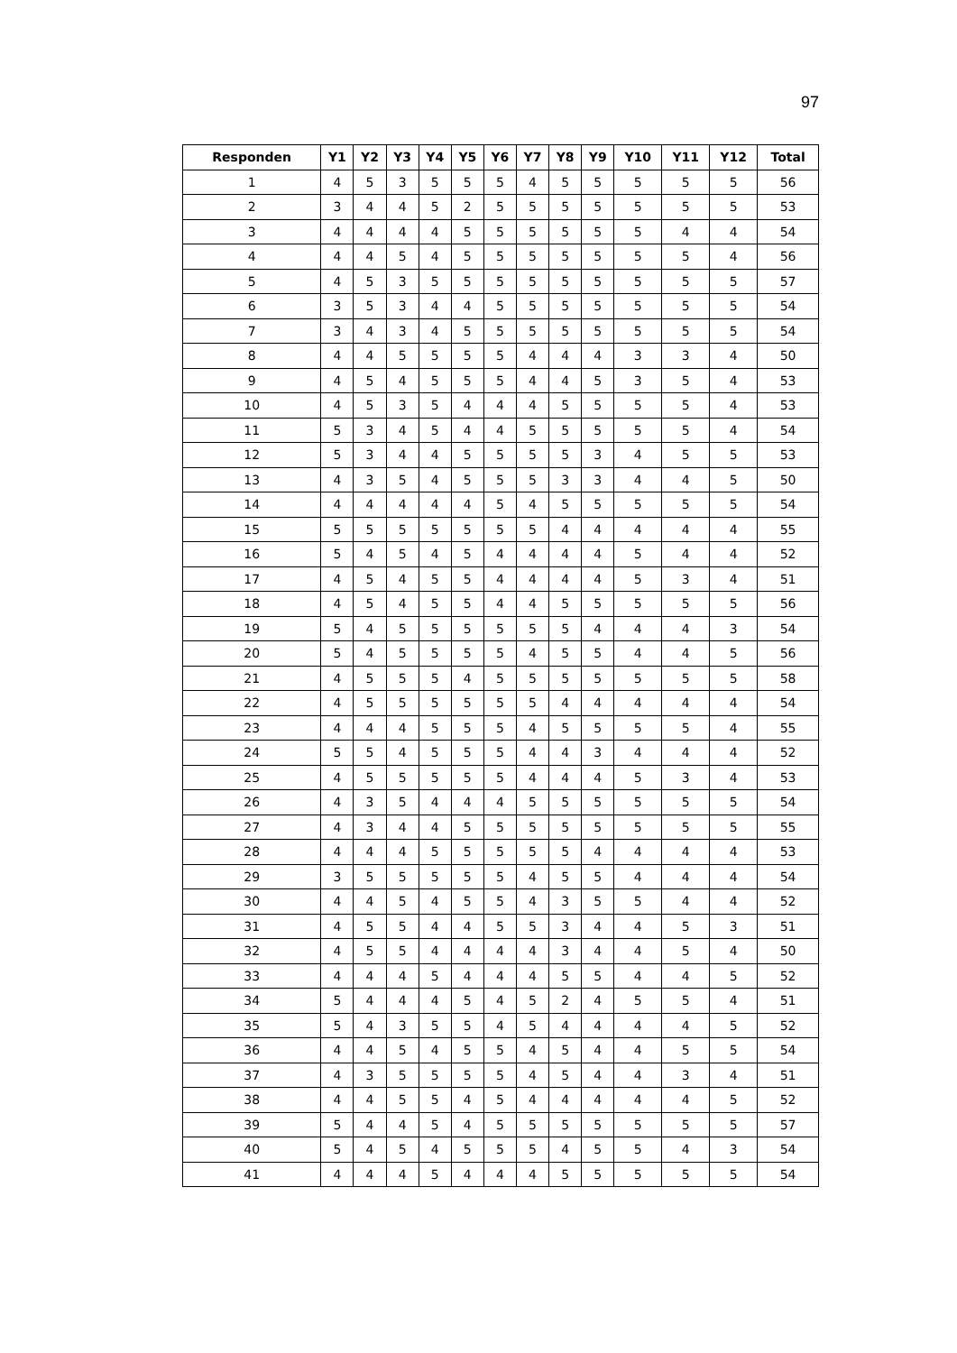97
| Responden | Y1 | Y2 | Y3 | Y4 | Y5 | Y6 | Y7 | Y8 | Y9 | Y10 | Y11 | Y12 | Total |
| --- | --- | --- | --- | --- | --- | --- | --- | --- | --- | --- | --- | --- | --- |
| 1 | 4 | 5 | 3 | 5 | 5 | 5 | 4 | 5 | 5 | 5 | 5 | 5 | 56 |
| 2 | 3 | 4 | 4 | 5 | 2 | 5 | 5 | 5 | 5 | 5 | 5 | 5 | 53 |
| 3 | 4 | 4 | 4 | 4 | 5 | 5 | 5 | 5 | 5 | 5 | 4 | 4 | 54 |
| 4 | 4 | 4 | 5 | 4 | 5 | 5 | 5 | 5 | 5 | 5 | 5 | 4 | 56 |
| 5 | 4 | 5 | 3 | 5 | 5 | 5 | 5 | 5 | 5 | 5 | 5 | 5 | 57 |
| 6 | 3 | 5 | 3 | 4 | 4 | 5 | 5 | 5 | 5 | 5 | 5 | 5 | 54 |
| 7 | 3 | 4 | 3 | 4 | 5 | 5 | 5 | 5 | 5 | 5 | 5 | 5 | 54 |
| 8 | 4 | 4 | 5 | 5 | 5 | 5 | 4 | 4 | 4 | 3 | 3 | 4 | 50 |
| 9 | 4 | 5 | 4 | 5 | 5 | 5 | 4 | 4 | 5 | 3 | 5 | 4 | 53 |
| 10 | 4 | 5 | 3 | 5 | 4 | 4 | 4 | 5 | 5 | 5 | 5 | 4 | 53 |
| 11 | 5 | 3 | 4 | 5 | 4 | 4 | 5 | 5 | 5 | 5 | 5 | 4 | 54 |
| 12 | 5 | 3 | 4 | 4 | 5 | 5 | 5 | 5 | 3 | 4 | 5 | 5 | 53 |
| 13 | 4 | 3 | 5 | 4 | 5 | 5 | 5 | 3 | 3 | 4 | 4 | 5 | 50 |
| 14 | 4 | 4 | 4 | 4 | 4 | 5 | 4 | 5 | 5 | 5 | 5 | 5 | 54 |
| 15 | 5 | 5 | 5 | 5 | 5 | 5 | 5 | 4 | 4 | 4 | 4 | 4 | 55 |
| 16 | 5 | 4 | 5 | 4 | 5 | 4 | 4 | 4 | 4 | 5 | 4 | 4 | 52 |
| 17 | 4 | 5 | 4 | 5 | 5 | 4 | 4 | 4 | 4 | 5 | 3 | 4 | 51 |
| 18 | 4 | 5 | 4 | 5 | 5 | 4 | 4 | 5 | 5 | 5 | 5 | 5 | 56 |
| 19 | 5 | 4 | 5 | 5 | 5 | 5 | 5 | 5 | 4 | 4 | 4 | 3 | 54 |
| 20 | 5 | 4 | 5 | 5 | 5 | 5 | 4 | 5 | 5 | 4 | 4 | 5 | 56 |
| 21 | 4 | 5 | 5 | 5 | 4 | 5 | 5 | 5 | 5 | 5 | 5 | 5 | 58 |
| 22 | 4 | 5 | 5 | 5 | 5 | 5 | 5 | 4 | 4 | 4 | 4 | 4 | 54 |
| 23 | 4 | 4 | 4 | 5 | 5 | 5 | 4 | 5 | 5 | 5 | 5 | 4 | 55 |
| 24 | 5 | 5 | 4 | 5 | 5 | 5 | 4 | 4 | 3 | 4 | 4 | 4 | 52 |
| 25 | 4 | 5 | 5 | 5 | 5 | 5 | 4 | 4 | 4 | 5 | 3 | 4 | 53 |
| 26 | 4 | 3 | 5 | 4 | 4 | 4 | 5 | 5 | 5 | 5 | 5 | 5 | 54 |
| 27 | 4 | 3 | 4 | 4 | 5 | 5 | 5 | 5 | 5 | 5 | 5 | 5 | 55 |
| 28 | 4 | 4 | 4 | 5 | 5 | 5 | 5 | 5 | 4 | 4 | 4 | 4 | 53 |
| 29 | 3 | 5 | 5 | 5 | 5 | 5 | 4 | 5 | 5 | 4 | 4 | 4 | 54 |
| 30 | 4 | 4 | 5 | 4 | 5 | 5 | 4 | 3 | 5 | 5 | 4 | 4 | 52 |
| 31 | 4 | 5 | 5 | 4 | 4 | 5 | 5 | 3 | 4 | 4 | 5 | 3 | 51 |
| 32 | 4 | 5 | 5 | 4 | 4 | 4 | 4 | 3 | 4 | 4 | 5 | 4 | 50 |
| 33 | 4 | 4 | 4 | 5 | 4 | 4 | 4 | 5 | 5 | 4 | 4 | 5 | 52 |
| 34 | 5 | 4 | 4 | 4 | 5 | 4 | 5 | 2 | 4 | 5 | 5 | 4 | 51 |
| 35 | 5 | 4 | 3 | 5 | 5 | 4 | 5 | 4 | 4 | 4 | 4 | 5 | 52 |
| 36 | 4 | 4 | 5 | 4 | 5 | 5 | 4 | 5 | 4 | 4 | 5 | 5 | 54 |
| 37 | 4 | 3 | 5 | 5 | 5 | 5 | 4 | 5 | 4 | 4 | 3 | 4 | 51 |
| 38 | 4 | 4 | 5 | 5 | 4 | 5 | 4 | 4 | 4 | 4 | 4 | 5 | 52 |
| 39 | 5 | 4 | 4 | 5 | 4 | 5 | 5 | 5 | 5 | 5 | 5 | 5 | 57 |
| 40 | 5 | 4 | 5 | 4 | 5 | 5 | 5 | 4 | 5 | 5 | 4 | 3 | 54 |
| 41 | 4 | 4 | 4 | 5 | 4 | 4 | 4 | 5 | 5 | 5 | 5 | 5 | 54 |